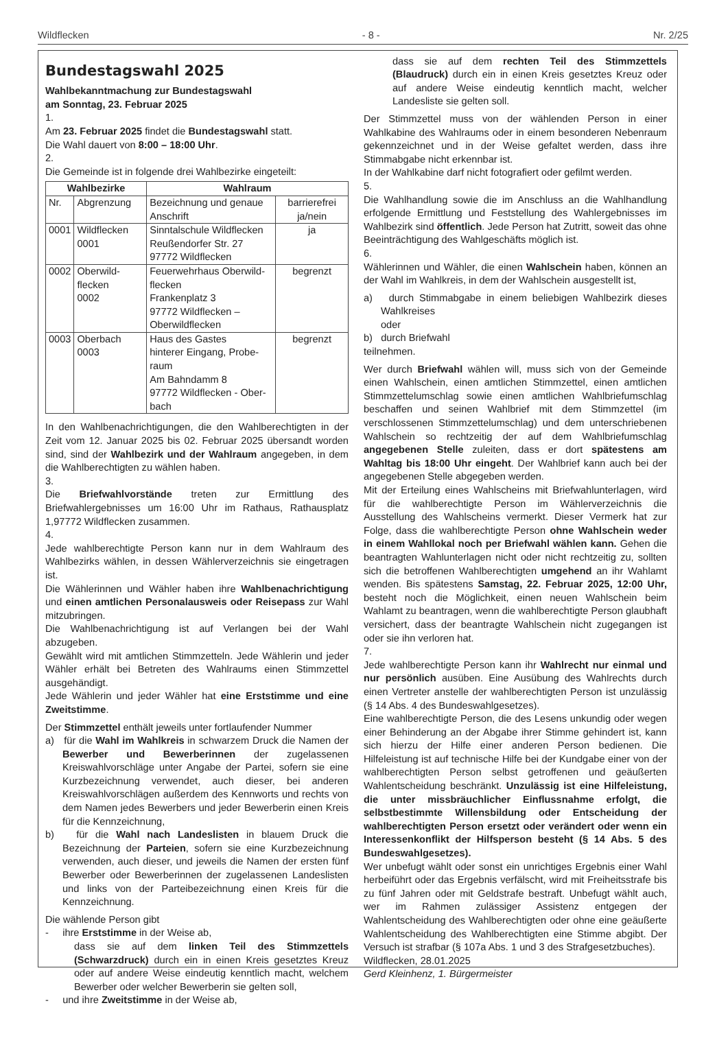Wildflecken - 8 - Nr. 2/25
Bundestagswahl 2025
Wahlbekanntmachung zur Bundestagswahl
am Sonntag, 23. Februar 2025
1.
Am 23. Februar 2025 findet die Bundestagswahl statt.
Die Wahl dauert von 8:00 – 18:00 Uhr.
2.
Die Gemeinde ist in folgende drei Wahlbezirke eingeteilt:
| Wahlbezirke | | Wahlraum | |
| --- | --- | --- | --- |
| Nr. | Abgrenzung | Bezeichnung und genaue Anschrift | barrierefrei ja/nein |
| 0001 | Wildflecken 0001 | Sinntalschule Wildflecken Reußendorfer Str. 27 97772 Wildflecken | ja |
| 0002 | Oberwild-flecken 0002 | Feuerwehrhaus Oberwild-flecken Frankenplatz 3 97772 Wildflecken – Oberwildflecken | begrenzt |
| 0003 | Oberbach 0003 | Haus des Gastes hinterer Eingang, Probe-raum Am Bahndamm 8 97772 Wildflecken - Ober-bach | begrenzt |
In den Wahlbenachrichtigungen, die den Wahlberechtigten in der Zeit vom 12. Januar 2025 bis 02. Februar 2025 übersandt worden sind, sind der Wahlbezirk und der Wahlraum angegeben, in dem die Wahlberechtigten zu wählen haben.
3.
Die Briefwahlvorstände treten zur Ermittlung des Briefwahlergebnisses um 16:00 Uhr im Rathaus, Rathausplatz 1,97772 Wildflecken zusammen.
4.
Jede wahlberechtigte Person kann nur in dem Wahlraum des Wahlbezirks wählen, in dessen Wählerverzeichnis sie eingetragen ist.
Die Wählerinnen und Wähler haben ihre Wahlbenachrichtigung und einen amtlichen Personalausweis oder Reisepass zur Wahl mitzubringen.
Die Wahlbenachrichtigung ist auf Verlangen bei der Wahl abzugeben.
Gewählt wird mit amtlichen Stimmzetteln. Jede Wählerin und jeder Wähler erhält bei Betreten des Wahlraums einen Stimmzettel ausgehändigt.
Jede Wählerin und jeder Wähler hat eine Erststimme und eine Zweitstimme.
Der Stimmzettel enthält jeweils unter fortlaufender Nummer
a) für die Wahl im Wahlkreis in schwarzem Druck die Namen der Bewerber und Bewerberinnen der zugelassenen Kreiswahlvorschläge unter Angabe der Partei, sofern sie eine Kurzbezeichnung verwendet, auch dieser, bei anderen Kreiswahlvorschlägen außerdem des Kennworts und rechts von dem Namen jedes Bewerbers und jeder Bewerberin einen Kreis für die Kennzeichnung,
b) für die Wahl nach Landeslisten in blauem Druck die Bezeichnung der Parteien, sofern sie eine Kurzbezeichnung verwenden, auch dieser, und jeweils die Namen der ersten fünf Bewerber oder Bewerberinnen der zugelassenen Landeslisten und links von der Parteibezeichnung einen Kreis für die Kennzeichnung.
Die wählende Person gibt
- ihre Erststimme in der Weise ab,
dass sie auf dem linken Teil des Stimmzettels (Schwarzdruck) durch ein in einen Kreis gesetztes Kreuz oder auf andere Weise eindeutig kenntlich macht, welchem Bewerber oder welcher Bewerberin sie gelten soll,
- und ihre Zweitstimme in der Weise ab,
dass sie auf dem rechten Teil des Stimmzettels (Blaudruck) durch ein in einen Kreis gesetztes Kreuz oder auf andere Weise eindeutig kenntlich macht, welcher Landesliste sie gelten soll.
Der Stimmzettel muss von der wählenden Person in einer Wahlkabine des Wahlraums oder in einem besonderen Nebenraum gekennzeichnet und in der Weise gefaltet werden, dass ihre Stimmabgabe nicht erkennbar ist.
In der Wahlkabine darf nicht fotografiert oder gefilmt werden.
5.
Die Wahlhandlung sowie die im Anschluss an die Wahlhandlung erfolgende Ermittlung und Feststellung des Wahlergebnisses im Wahlbezirk sind öffentlich. Jede Person hat Zutritt, soweit das ohne Beeinträchtigung des Wahlgeschäfts möglich ist.
6.
Wählerinnen und Wähler, die einen Wahlschein haben, können an der Wahl im Wahlkreis, in dem der Wahlschein ausgestellt ist,
a) durch Stimmabgabe in einem beliebigen Wahlbezirk dieses Wahlkreises
oder
b) durch Briefwahl
teilnehmen.
Wer durch Briefwahl wählen will, muss sich von der Gemeinde einen Wahlschein, einen amtlichen Stimmzettel, einen amtlichen Stimmzettelumschlag sowie einen amtlichen Wahlbriefumschlag beschaffen und seinen Wahlbrief mit dem Stimmzettel (im verschlossenen Stimmzettelumschlag) und dem unterschriebenen Wahlschein so rechtzeitig der auf dem Wahlbriefumschlag angegebenen Stelle zuleiten, dass er dort spätestens am Wahltag bis 18:00 Uhr eingeht. Der Wahlbrief kann auch bei der angegebenen Stelle abgegeben werden.
Mit der Erteilung eines Wahlscheins mit Briefwahlunterlagen, wird für die wahlberechtigte Person im Wählerverzeichnis die Ausstellung des Wahlscheins vermerkt. Dieser Vermerk hat zur Folge, dass die wahlberechtigte Person ohne Wahlschein weder in einem Wahllokal noch per Briefwahl wählen kann. Gehen die beantragten Wahlunterlagen nicht oder nicht rechtzeitig zu, sollten sich die betroffenen Wahlberechtigten umgehend an ihr Wahlamt wenden. Bis spätestens Samstag, 22. Februar 2025, 12:00 Uhr, besteht noch die Möglichkeit, einen neuen Wahlschein beim Wahlamt zu beantragen, wenn die wahlberechtigte Person glaubhaft versichert, dass der beantragte Wahlschein nicht zugegangen ist oder sie ihn verloren hat.
7.
Jede wahlberechtigte Person kann ihr Wahlrecht nur einmal und nur persönlich ausüben. Eine Ausübung des Wahlrechts durch einen Vertreter anstelle der wahlberechtigten Person ist unzulässig (§ 14 Abs. 4 des Bundeswahlgesetzes).
Eine wahlberechtigte Person, die des Lesens unkundig oder wegen einer Behinderung an der Abgabe ihrer Stimme gehindert ist, kann sich hierzu der Hilfe einer anderen Person bedienen. Die Hilfeleistung ist auf technische Hilfe bei der Kundgabe einer von der wahlberechtigten Person selbst getroffenen und geäußerten Wahlentscheidung beschränkt. Unzulässig ist eine Hilfeleistung, die unter missbräuchlicher Einflussnahme erfolgt, die selbstbestimmte Willensbildung oder Entscheidung der wahlberechtigten Person ersetzt oder verändert oder wenn ein Interessenkonflikt der Hilfsperson besteht (§ 14 Abs. 5 des Bundeswahlgesetzes).
Wer unbefugt wählt oder sonst ein unrichtiges Ergebnis einer Wahl herbeiführt oder das Ergebnis verfälscht, wird mit Freiheitsstrafe bis zu fünf Jahren oder mit Geldstrafe bestraft. Unbefugt wählt auch, wer im Rahmen zulässiger Assistenz entgegen der Wahlentscheidung des Wahlberechtigten oder ohne eine geäußerte Wahlentscheidung des Wahlberechtigten eine Stimme abgibt. Der Versuch ist strafbar (§ 107a Abs. 1 und 3 des Strafgesetzbuches).
Wildflecken, 28.01.2025
Gerd Kleinhenz, 1. Bürgermeister